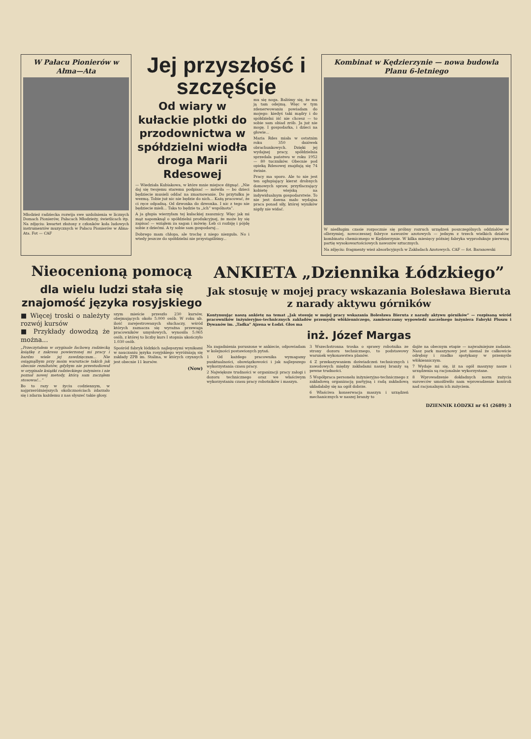W Pałacu Pionierów w Ałma—Ata
Młodzież radziecka rozwija swe uzdolnienia w licznych Domach Pionierów, Pałacach Młodzieży, świetlicach itp. Na zdjęciu: kwartet złożony z członków koła ludowych instrumentów muzycznych w Pałacu Pionierów w Ałma-Ata. Fot — CAF
Jej przyszłość i szczęście
Od wiary w kułackie plotki do przodownictwa w spółdzielni wiodła droga Marii Rdesowej
— Wiedziała Kubiakowa, w które mnie miejsce dźgnąć. „Nie daj się twojemu staremu podpisać — mówiła — bo dzieci będziecie musieli oddać na zmarnowanie. Do przytułku je wezmą. Tobie już nic nie będzie do nich... Każą pracować, że ci ręce odpadną. Od dzwonka do dzwonka. I nic z tego nie będziecie mieli... Taka to będzie ta „ich” wspólnota”.
A ja głupia wierzyłam tej kułackiej zausznicy. Więc jak mi mąż napomknął o spółdzielni produkcyjnej, że może by się zapisać — wziąłem za sagan i mówię: Łeb ci rozbiję i pójdę sobie z dziećmi. A ty sobie sam gospodaruj...
Dobrego mam chłopa, ale trochę z niego niezguła. No i wtedy jeszcze do spółdzielni nie przystąpiliśmy...
mu się noga. Baliśmy się, że mu ją tam odejmą. Więc w tym zdenerwowaniu powiadam do mojego: kiedyś taki mądry i do spółdzielni iść nie chcesz — to sobie sam obiad zrób. Ja już nie mogę. I gospodarka, i dzieci na głowie...
Maria Rdes miała w ostatnim roku 350 dniówek obrachunkowych. Dzięki jej wydajnej pracy, spółdzielnia sprzedała państwu w roku 1952 — 80 tuczników. Obecnie pod opieką Rdesowej znajdują się 74 świnie.
Pracy ma sporo. Ale to nie jest ten ogłupiający kierat drobnych domowych spraw, przytłaczający kobietę wiejską na indywidualnym gospodarstwie. To nie jest dawna mało wydajna praca ponad siły, której wyników nigdy nie widać.
Kombinat w Kędzierzynie — nowa budowla Planu 6-letniego
W niedługim czasie rozpocznie się próbny rozruch urządzeń poszczególnych oddziałów w olbrzymiej, nowoczesnej fabryce nawozów azotowych — jednym z trzech wielkich działów kombinatu chemicznego w Kędzierzynie. W kilka miesięcy później fabryka wyprodukuje pierwszą partię wysokowartościowych nawozów sztucznych.
Na zdjęciu: fragmenty wież absorbcyjnych w Zakładach Azotowych. CAF — fot. Baranowski
Nieocenioną pomocą
dla wielu ludzi stała się znajomość języka rosyjskiego
■ Więcej troski o należyty rozwój kursów
■ Przykłady dowodzą że można...
„Przeczytałem w oryginale fachową radziecką książkę z zakresu powierzonej mi pracy i bardzo wiele jej zawdzięczam... Nie osiągnąłbym przy moim warsztacie takich jak obecnie rezultatów, gdybym nie przestudiował w oryginale książki radzieckiego inżyniera i nie poznał nowej metody, którą sam zacząłem stosować...”
Bo to razy w życiu codziennym, w najprzeróżniejszych okolicznościach zdarzało się i zdarza każdemu z nas słyszeć takie głosy.
szym mieście przeszło 230 kursów, obejmujących około 5.000 osób. W roku ub. ilość zarejestrowanych słuchaczy, wśród których zaznacza się wyraźna przewaga pracowników umysłowych, wynosiła 5.065 osób, z której to liczby kurs I stopnia ukończyło 1.030 osób.
Spośród fabryk łódzkich najlepszymi wynikami w nauczaniu języka rosyjskiego wyróżniają się zakłady ZPB im. Stalina, w których czynnych jest obecnie 11 kursów.
(Now)
ANKIETA „Dziennika Łódzkiego”
Jak stosuję w mojej pracy wskazania Bolesława Bieruta z narady aktywu górników
Kontynuując naszą ankietę na temat „Jak stosuję w mojej pracy wskazania Bolesława Bieruta z narady aktywu górników” — rozpisaną wśród pracowników inżynieryjno-technicznych zakładów przemysłu włókienniczego, zamieszczamy wypowiedź naczelnego inżyniera Fabryki Pluszu i Dywanów im. „Tadka” Ajzena w Łodzi. Głos ma
inż. Józef Margas
Na zagadnienia poruszone w ankiecie, odpowiadam w kolejności postawionych pytań.
1 Od każdego pracownika wymagamy punktualności, obowiązkowości i jak najlepszego wykorzystania czasu pracy.
2 Największe trudności w organizacji pracy załogi i dozoru technicznego oraz we właściwym wykorzystaniu czasu pracy robotników i maszyn.
3 Wszechstronna troska o sprawy robotnika ze strony dozoru technicznego, to podstawowy warunek wykonawstwa planów.
4 Z przekazywaniem doświadczeń technicznych i zawodowych między zakładami naszej branży są pewne trudności.
5 Współpraca personelu inżynieryjno-technicznego z zakładową organizacją partyjną i radą zakładową układałaby się na ogół dobrze.
6 Właściwa konserwacja maszyn i urządzeń mechanicznych w naszej branży to
dajże na obecnym etapie — najważniejsze zadanie. Nasz park maszynowy jest niemal że całkowicie odrębny i rzadko spotykany w przemyśle włókienniczym.
7 Wydaje mi się, iż na ogół maszyny nasze i urządzenia są racjonalnie wykorzystane.
8 Wprowadzenie dokładnych norm zużycia surowców umożliwiło nam wprowadzenie kontroli nad racjonalnym ich zużyciem.
DZIENNIK ŁÓDZKI nr 61 (2689) 3